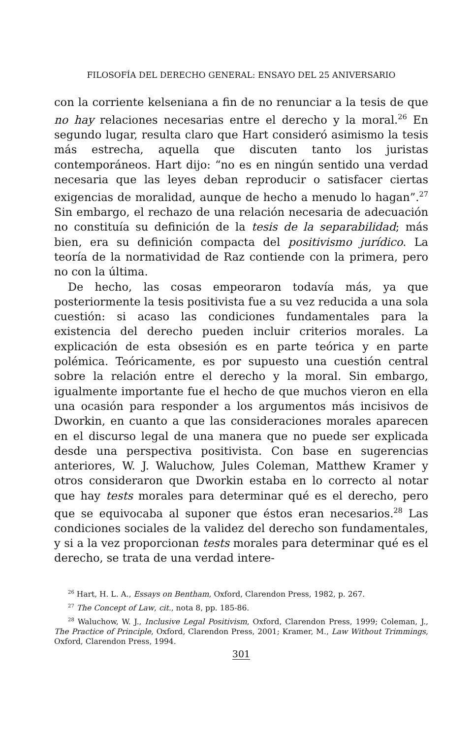FILOSOFÍA DEL DERECHO GENERAL: ENSAYO DEL 25 ANIVERSARIO
con la corriente kelseniana a fin de no renunciar a la tesis de que no hay relaciones necesarias entre el derecho y la moral.<sup>26</sup> En segundo lugar, resulta claro que Hart consideró asimismo la tesis más estrecha, aquella que discuten tanto los juristas contemporáneos. Hart dijo: “no es en ningún sentido una verdad necesaria que las leyes deban reproducir o satisfacer ciertas exigencias de moralidad, aunque de hecho a menudo lo hagan”.<sup>27</sup> Sin embargo, el rechazo de una relación necesaria de adecuación no constituía su definición de la tesis de la separabilidad; más bien, era su definición compacta del positivismo jurídico. La teoría de la normatividad de Raz contiende con la primera, pero no con la última.
De hecho, las cosas empeoraron todavía más, ya que posteriormente la tesis positivista fue a su vez reducida a una sola cuestión: si acaso las condiciones fundamentales para la existencia del derecho pueden incluir criterios morales. La explicación de esta obsesión es en parte teórica y en parte polémica. Teóricamente, es por supuesto una cuestión central sobre la relación entre el derecho y la moral. Sin embargo, igualmente importante fue el hecho de que muchos vieron en ella una ocasión para responder a los argumentos más incisivos de Dworkin, en cuanto a que las consideraciones morales aparecen en el discurso legal de una manera que no puede ser explicada desde una perspectiva positivista. Con base en sugerencias anteriores, W. J. Waluchow, Jules Coleman, Matthew Kramer y otros consideraron que Dworkin estaba en lo correcto al notar que hay tests morales para determinar qué es el derecho, pero que se equivocaba al suponer que éstos eran necesarios.<sup>28</sup> Las condiciones sociales de la validez del derecho son fundamentales, y si a la vez proporcionan tests morales para determinar qué es el derecho, se trata de una verdad intere-
<sup>26</sup> Hart, H. L. A., Essays on Bentham, Oxford, Clarendon Press, 1982, p. 267.
<sup>27</sup> The Concept of Law, cit., nota 8, pp. 185-86.
<sup>28</sup> Waluchow, W. J., Inclusive Legal Positivism, Oxford, Clarendon Press, 1999; Coleman, J., The Practice of Principle, Oxford, Clarendon Press, 2001; Kramer, M., Law Without Trimmings, Oxford, Clarendon Press, 1994.
301